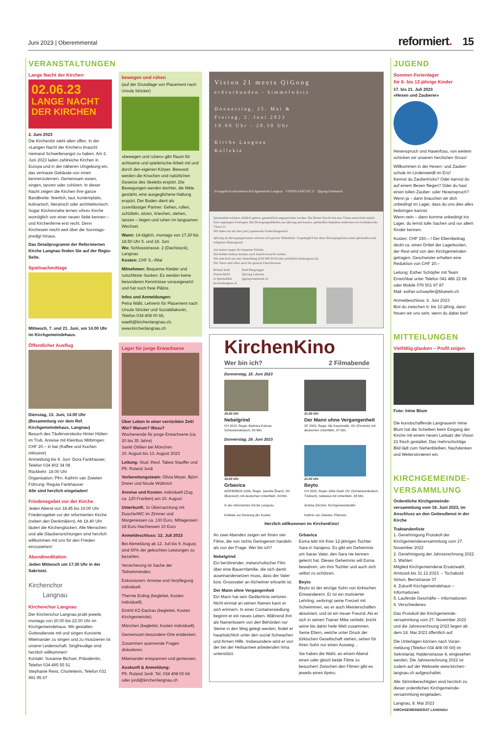Juni 2023 | Oberemmental
reformiert. 15
VERANSTALTUNGEN
Lange Nacht der Kirchen
02.06.23
LANGE NACHT
DER KIRCHEN
2. Juni 2023
Die Kirchentür steht allen offen. In der «Langen Nacht der Kirchen» braucht niemand Schwellenangst zu haben. Am 2. Juni 2023 laden zahlreiche Kirchen in Europa und in der näheren Umgebung ein, das vertraute Gebäude von innen kennenzulernen. Gemeinsam essen, singen, tanzen oder zuhören: In dieser Nacht zeigen die Kirchen ihre ganze Bandbreite: feierlich, laut, kontemplativ, kulinarisch, literarisch oder architektonisch. Sogar Kirchen­nahe lernen «ihre» Kirche womöglich von einer neuen Seite kennen – und Kirchenferne erst recht. Denn Kirchesein reicht weit über die Sonntags­predigt hinaus.
Das Detailprogramm der Reformierten Kirche Langnau finden Sie auf der Regio-Seite.
Spielnachmittage
Mittwoch, 7. und 21. Juni, um 14.00 Uhr im Kirchgemeindehaus.
Öffentlicher Ausflug
Dienstag, 13. Juni, 14.00 Uhr (Besammlung vor dem Ref. Kirchgemeindehaus, Langnau)
Besuch des Täuferverstecks Hinter Hütten im Trub. Anreise mit Kleinbus Mitbringen: CHF 20.– in bar (Kaffee und Kuchen inklusive)
Anmeldung bis 9. Juni: Dora Fankhauser, Telefon 034 402 34 08
Rückkehr: 18.00 Uhr
Organisation: Pfrn. Kathrin van Zwieten
Führung: Regula Fankhauser
Alle sind herzlich eingeladen!
Friedensgebet vor der Kirche
Jeden Abend von 18.45 bis 19.00 Uhr Friedensgebet vor der reformierten Kirche (neben den Denkmälern). Ab 18.40 Uhr läuten die Kirchenglocken. Alle Menschen und alle Glaubensrich­tungen sind herzlich willkommen mit uns für den Frieden einzustehen!
Abendmeditation
Jeden Mittwoch um 17.30 Uhr in der Sakristei.
Kirchenchor
Langnau
Kirchenchor Langnau
Der Kirchenchor Langnau probt jeweils montags von 20.00 bis 22.00 Uhr im Kirchgemeindehaus. Wir gestalten Gottesdienste mit und singen Konzerte. Miteinander zu singen und zu musizie­ren ist unsere Leidenschaft. Singfreudi­ge sind herzlich willkommen!
Kontakt: Susanne Bichsel, Präsidentin, Telefon 034 495 55 51
Stephanie Reist, Chorleiterin, Telefon 031 991 95 67
bewegen und ruhen
(auf der Grundlage von Placement nach Ursula Stricker)
«bewegen und ruhen» gibt Raum für achtsame und spielerische Arbeit mit und durch den eigenen Körper. Bewusst werden die Knochen und natürlichen Gesetze des Skeletts erspürt. Die Bewegungen werden leichter, die Mitte gestärkt, eine ausgeglichene Haltung erspürt. Der Boden dient als zuverlässiger Partner. Gehen, rollen, schütteln, sitzen, kriechen, stehen, tanzen – liegen und ruhen im langsamen Wechsel.
Wann: 14-täglich, montags von 17.20 bis 18.50 Uhr 5. und 19. Juni
Wo: Schlossstrasse. 2 (Dachstock), Langnau
Kosten: CHF 5.–/Mal
Mitnehmen: Bequeme Kleider und rutschfeste Socken. Es werden keine besonderen Kenntnisse voraus­gesetzt und hat noch freie Plätze.
Infos und Anmeldungen:
Petra Wälti, Lehrerin für Placement nach Ursula Stricker und Sozial­diakonin, Telefon 034 408 00 66, waelti@kirchenlangnau.ch, www.kirchenlangnau.ch
Lager für junge Erwachsene
Über Leben in einer verrückten Zeit! Wie? Warum? Wozu?
Wochenende für junge Erwachsene (ca. 20 bis 35 Jahre)
Sankt Ottilien bei München
10. August bis 13. August 2023
Leitung: Stud. theol. Tabea Stauffer und Pfr. Roland Jordi
Vorbereitungsteam: Olivia Meyer, Björn Dreier und Nicole Wüthrich
Anreise und Kosten: individuell (Zug ca. 120 Franken) am 10. August.
Unterkunft: 3x Übernachtung mit Dusche/WC im Zimmer und Morgenessen ca. 130 Euro. Mittagessen: 18 Euro Nachtessen 10 Euro
Anmeldeschluss: 12. Juli 2023
Bei Abmeldung ab 12. Juli bis 9. August, sind 60% der gebuchten Leistungen zu bezahlen.
Versicherung ist Sache der Teilnehmenden.
Exkursionen: Anreise und Verpflegung individuell.
Therme Erding (begleitet, Kosten individuell).
Eintritt KZ-Dachau (begleitet, Kosten Kirchgemeinde).
München (begleitet, Kosten individuell).
Gemeinsam besondere Orte entdecken.
Zusammen spannende Fragen diskutieren.
Miteinander entspannen und geniessen.
Auskunft & Anmeldung:
Pfr. Roland Jordi: Tel. 034 408 00 64 oder jordi@kirchenlangnau.ch
Vision 21 meets QiGong
erdverbunden - himmelwärts
Donnerstag, 25. Mai &
Freitag, 2. Juni 2023
19.00 Uhr - 20.30 Uhr
Kirche Langnau
Kollekte
Evangelisch-reformierte Kirchgemeinde Langnau VISION KIRCHE 21 Qigong Emmental
Spiritualität erfahren, leiblich spüren, ganzheitlich angesprochen werden. Die Berner Kirche hat eine Vision entwickelt mittels breit angelegten Umfragen. Mit Bewegungsabläufen aus QiGong und kurzen, spirituellen Impulsen entdecken wir Gedanken der Vision 21.
Wir laden ein auf eine (ent-) spannende Entdeckungsreise!
QiGong als Bewegungsformen erfreuen sich grosser Beliebtheit. Ursprünglich hat diese Bewegungsform einen spirituellen und religiösen Hintergrund.
Am besten tragen Sie bequeme Kleider.
Die beiden Anlässe können auch einzeln besucht werden.
Wir sind froh um eine Anmeldung (034 408 00 64 oder jordi@kirchenlangnau.ch).
Die Türen sind offen auch für spontan Entschlossene.
Roland Jordi
Pfarrer/MAS
in Spiritualität
kirchenlangnau.ch
Ruth Rüegsegger
QiGong Lehrerin
qigong-emmental.ch
KirchenKino
Wer bin ich? 2 Filmabende
Donnerstag, 15. Juni 2023
19.00 Uhr
Nebelgrind
CH 2012, Regie: Barbara Kulcsar. Schweizerdeutsch, 89 Min.
21.00 Uhr
Der Mann ohne Vergangenheit
SF 2002, Regie: Aki Kaurismäki. OV (Finnisch) mit deutschen Untertiteln, 97 Min.
Donnerstag, 29. Juni 2023
19.00 Uhr
Grbavica
A/D/HR/BOS 2006, Regie: Jasmila Žbanić. OV (Bosnisch) mit deutschen Untertiteln, 94 Min.
21.00 Uhr
Beyto
CH 2020, Regie: Gitta Gsell. OV (Schweizerdeutsch, Türkisch), teilweise mit Untertiteln, 98 Min.
In der reformierten Kirche Langnau
Kollekte zur Deckung der Kosten
Andrea Zürcher, Kirchgemeinderätin
Kathrin van Zwieten, Pfarrerin
Herzlich willkommen im KirchenKino!
An zwei Abenden zeigen wir Ihnen vier Filme, die von nichts Geringerem handeln als von der Frage: Wer bin ich?
Nebelgrind
Ein berührender, melancholischer Film über eine Bauernfamilie, die sich damit auseinandersetzen muss, dass der Vater bzw. Grossvater an Alzheimer erkrankt ist.
Der Mann ohne Vergangenheit
Ein Mann hat sein Gedächtnis verloren. Nicht einmal an seinen Namen kann er sich erinnern. In einer Container­siedlung beginnt er ein neues Leben. Während ihm als Namenlosem von den Behörden nur Steine in den Weg gelegt werden, findet er hauptsächlich unter den sozial Schwachen und Armen Hilfe. Insbesondere wird er von der bei der Heilsarmee arbeitenden Irma unterstützt.
Grbavica
Esma lebt mit ihrer 12-jährigen Tochter Sara in Sarajevo. Es gibt ein Geheimnis um Saras Vater, den Sara nie kennen gelernt hat. Dieses Geheimnis will Esma bewahren, um ihre Tochter und auch sich selbst zu schützen.
Beyto
Beyto ist der einzige Sohn von türkischen Einwanderern. Er ist ein motivierter Lehrling, verbringt seine Freizeit mit Schwimmen, wo er auch Meisterschaften absolviert, und ist ein treuer Freund. Als er sich in seinen Trainer Mike verliebt, bricht seine bis dahin heile Welt zusammen. Seine Eltern, welche unter Druck der türkischen Gesellschaft stehen, sehen für ihren Sohn nur einen Ausweg…
Sie haben die Wahl, an einem Abend einen oder gleich beide Filme zu besuchen! Zwischen den Filmen gibt es jeweils einen Apéro.
JUGEND
Sommer-Ferienlager
für 6- bis 12-jährige Kinder
17. bis 21. Juli 2023
«Hexen und Zauberer»
Hexenspruch und Hasenfuss, von weitem schicken wir unseren herzlichen Gruss!
Willkommen in der Hexen- und Zauber­schule im Lindenweidli im Eriz!
Kennst du Zaubertricks? Oder kannst du auf einem Besen fliegen? Oder du hast einen tollen Zauber- oder Hexenspruch? Wenn ja – dann brauchen wir dich unbedingt im Lager, dass du uns dies alles beibringen kannst.
Wenn nein – dann komme unbedingt ins Lager, du lernst tolle Sachen und vor allem Kinder kennen.
Kosten: CHF 150.– / Der Elternbeitrag deckt ca. einen Drittel der Lagerkosten, der Rest wird von den Kirchgemeinden getragen. Geschwister erhalten eine Reduktion von CHF 20.–
Leitung: Esther Schöpfer mit Team Erreichbar unter Telefon 041 486 22 68 oder Mobile 079 501 97 87
Mail: esther.schoepfer@bluewin.ch
Anmeldeschluss: 6. Juni 2023
Bist du zwischen 6- bis 12-jährig, dann freuen wir uns sehr, wenn du dabei bist!
MITTEILUNGEN
Vielfältig glauben – Profil zeigen
Foto: Irène Blum
Die kunstschaffende Langnauerin Irène Blum hat die Scheiben beim Eingang der Kirche mit einem neuen Leitsatz der Vision 21 frisch gestaltet. Das mehr­schichtige Bild lädt zum Stehenbleiben, Nachdenken und Weitersinnieren ein.
KIRCHGEMEINDE-
VERSAMMLUNG
Ordentliche Kirchgemeinde­versammlung vom 18. Juni 2023, im Anschluss an den Gottesdienst in der Kirche
Traktandenliste
1. Genehmigung Protokoll der Kirchgemeindeversammlung vom 27. November 2022
2. Genehmigung der Jahresrechnung 2022
3. Wahlen
Mitglied Kirchgemeinderat Ersatzwahl; Amtszeit bis 31.12.2023: – Tschabold Simon, Bernstrasse 37
4. Zukunft Kirchgemeindehaus – Informationen
5. Laufende Geschäfte – Informationen
6. Verschiedenes
Das Protokoll der Kirchgemeinde­versammlung vom 27. November 2022 und die Jahresrechnung 2022 liegen ab dem 18. Mai 2023 öffentlich auf.
Die Unterlagen können nach Voran­meldung (Telefon 034 408 00 60) im Sekretariat, Haldenstrasse 4, eingesehen werden. Die Jahresrechnung 2022 ist zudem auf der Webseite www.kirchen­langnau.ch aufgeschaltet.
Alle Stimmberechtigten sind herzlich zu dieser ordentlichen Kirchgemeinde­versammlung eingeladen.
Langnau, 8. Mai 2023
KIRCHGEMEINDERAT LANGNAU